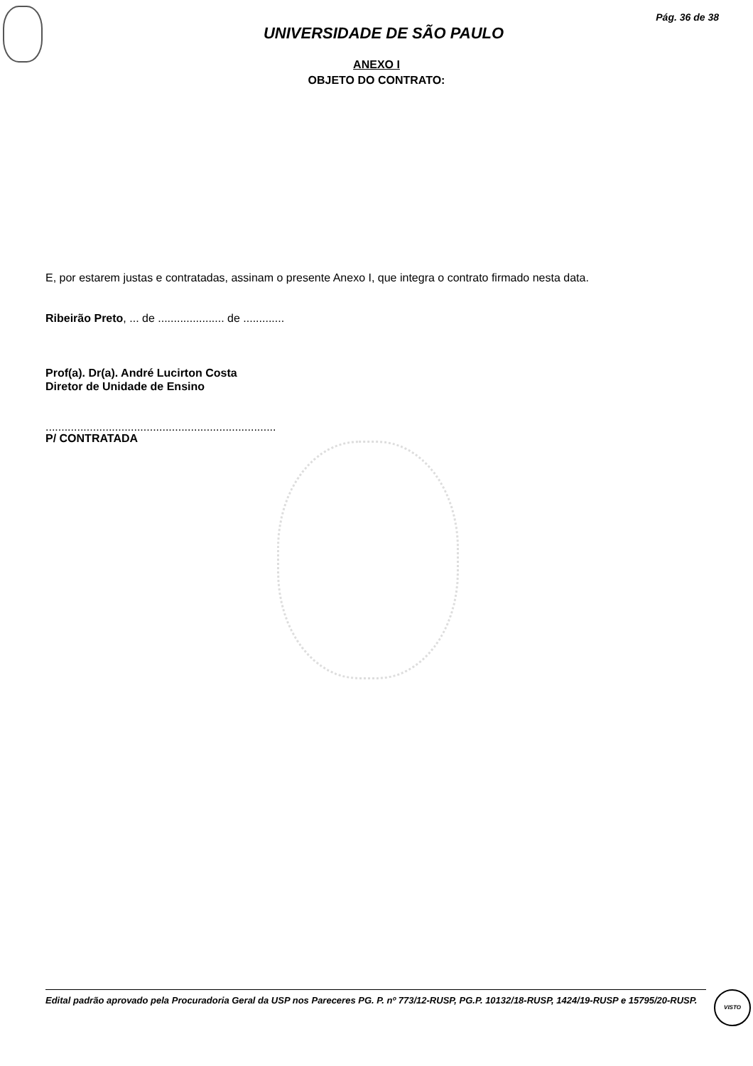Pág. 36 de 38
UNIVERSIDADE DE SÃO PAULO
ANEXO I
OBJETO DO CONTRATO:
E, por estarem justas e contratadas, assinam o presente Anexo I, que integra o contrato firmado nesta data.
Ribeirão Preto, ... de ..................... de .............
Prof(a). Dr(a). André Lucirton Costa
Diretor de Unidade de Ensino
.........................................................................
P/ CONTRATADA
Edital padrão aprovado pela Procuradoria Geral da USP nos Pareceres PG. P. nº 773/12-RUSP, PG.P. 10132/18-RUSP, 1424/19-RUSP e 15795/20-RUSP.
VISTO